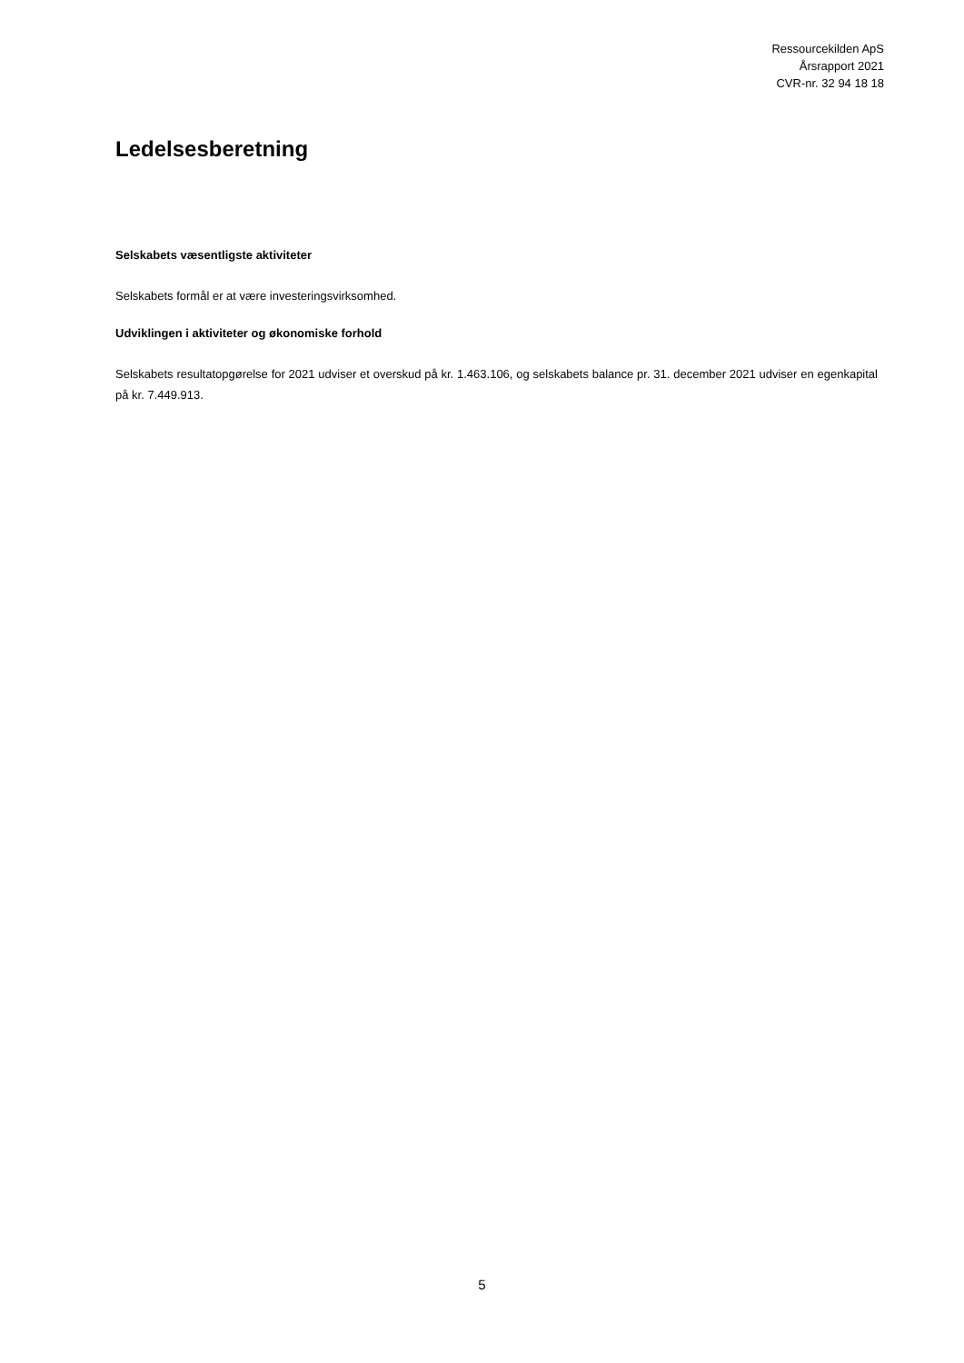Ressourcekilden ApS
Årsrapport 2021
CVR-nr. 32 94 18 18
Ledelsesberetning
Selskabets væsentligste aktiviteter
Selskabets formål er at være investeringsvirksomhed.
Udviklingen i aktiviteter og økonomiske forhold
Selskabets resultatopgørelse for 2021 udviser et overskud på kr. 1.463.106, og selskabets balance pr. 31. december 2021 udviser en egenkapital på kr. 7.449.913.
5